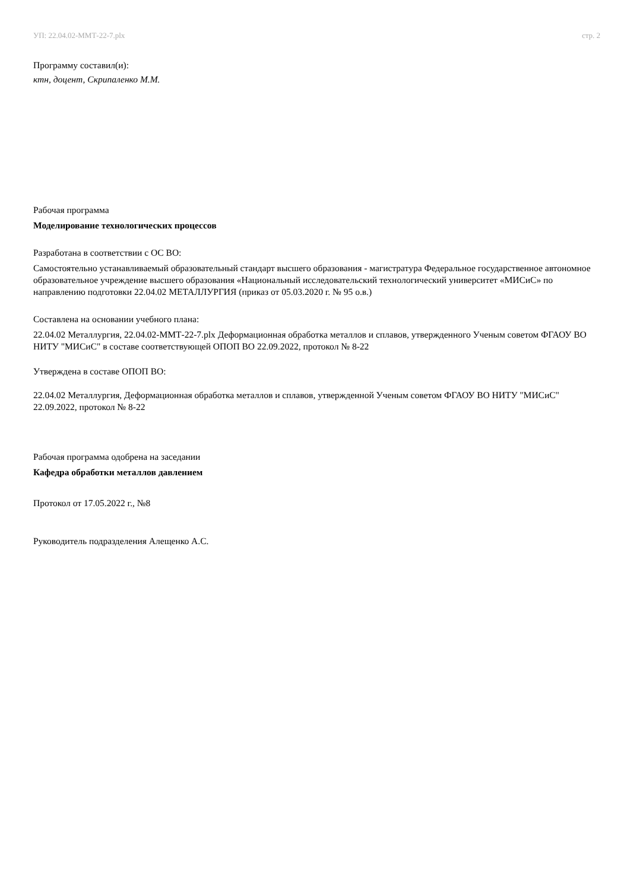УП: 22.04.02-ММТ-22-7.plx стр. 2
Программу составил(и):
ктн, доцент, Скрипаленко М.М.
Рабочая программа
Моделирование технологических процессов
Разработана в соответствии с ОС ВО:
Самостоятельно устанавливаемый образовательный стандарт высшего образования - магистратура Федеральное государственное автономное образовательное учреждение высшего образования «Национальный исследовательский технологический университет «МИСиС» по направлению подготовки 22.04.02 МЕТАЛЛУРГИЯ (приказ от 05.03.2020 г. № 95 о.в.)
Составлена на основании учебного плана:
22.04.02 Металлургия, 22.04.02-ММТ-22-7.plx Деформационная обработка металлов и сплавов, утвержденного Ученым советом ФГАОУ ВО НИТУ "МИСиС" в составе соответствующей ОПОП ВО 22.09.2022, протокол № 8-22
Утверждена в составе ОПОП ВО:
22.04.02 Металлургия, Деформационная обработка металлов и сплавов, утвержденной Ученым советом ФГАОУ ВО НИТУ "МИСиС" 22.09.2022, протокол № 8-22
Рабочая программа одобрена на заседании
Кафедра обработки металлов давлением
Протокол от 17.05.2022 г., №8
Руководитель подразделения Алещенко А.С.